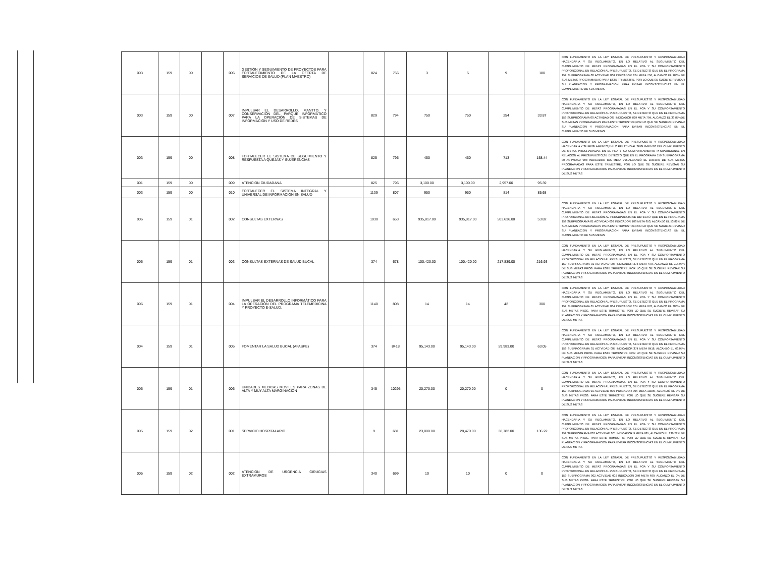| 003 | 159 | 00 | | 006 | GESTIÓN Y SEGUIMIENTO DE PROYECTOS PARA FORTALECIMIENTO DE LA OFERTA DE SERVICIOS DE SALUD (PLAN MAESTRO) | | 824 | 756 | 3 | 5 | 9 | 180 | CON FUNDAMENTO EN LA LEY ESTATAL DE PRESUPUESTO Y RESPONSABILIDAD HACENDARIA Y SU REGLAMENTO, EN LO RELATIVO AL SEGUIMIENTO DEL CUMPLIMIENTO DE METAS PROGRAMADAS EN EL POA Y SU COMPORTAMIENTO PROPORCIONAL EN RELACIÓN AL PRESUPUESTO, SE DETECTÓ QUE EN EL PROGRAMA 159 SUBPROGRAMA 00 ACTVIDAD 006 INDICADOR 824 META 756, ALCANZÓ EL 180% DE SUS METAS PROGRAMADAS PARA ESTE TRIMESTRE, POR LO QUE SE SUGIERE REVISAR SU PLANEACION Y PROGRAMACION PARA EVITAR INCONSISTENCIAS EN EL CUMPLIMIENTO DE SUS METAS |
| 003 | 159 | 00 | | 007 | IMPULSAR EL DESARROLLO, MANTTO. Y CONSERVACIÓN DEL PARQUE INFORMÁTICO PARA LA OPERACIÓN DE SISTEMAS DE INFORMACIÓN Y USO DE REDES | | 829 | 794 | 750 | 750 | 254 | 33.87 | CON FUNDAMENTO EN LA LEY ESTATAL DE PRESUPUESTO Y RESPONSABILIDAD HACENDARIA Y SU REGLAMENTO, EN LO RELATIVO AL SEGUIMIENTO DEL CUMPLIMIENTO DE METAS PROGRAMADAS EN EL POA Y SU COMPORTAMIENTO PROPORCIONAL EN RELACIÓN AL PRESUPUESTO, SE DETECTÓ QUE EN EL PROGRAMA 159 SUBPROGRAMA 00 ACTVIDAD 007 INDICADOR 829 META 794, ALCANZÓ EL 33.87%DE SUS METAS PROGRAMADAS PARA ESTE TRIMESTRE,POR LO QUE SE SUGIERE REVISAR SU PLANEACION Y PROGRAMACION PARA EVITAR INCONSISTENCIAS EN EL CUMPLIMIENTO DE SUS METAS |
| 003 | 159 | 00 | | 008 | FORTALECER EL SISTEMA DE SEGUIMIENTO Y RESPUESTA A QUEJAS Y SUJERENCIAS | | 825 | 795 | 450 | 450 | 713 | 158.44 | CON FUNDAMENTO EN LA LEY ESTATAL DE PRESUPUESTO Y RESPONSABILIDAD HACENDARIA Y SU REGLAMENTO,EN LO RELATIVO AL SEGUIMIENTO DEL CUMPLIMIENTO DE METAS PROGRAMADAS EN EL POA Y SU COMPORTAMIENTO PROPORCIONAL EN RELACIÓN AL PRESUPUESTO,SE DETECTÓ QUE EN EL PROGRAMA 159 SUBPROGRAMA 00 ACTVIDAD 008 INDICADOR 825 META 795,ALCANZÓ EL 158.44% DE SUS METAS PROGRAMADAS PARA ESTE TRIMESTRE, POR LO QUE SE SUGIERE REVISAR SU PLANEACION Y PROGRAMACION PARA EVITAR INCONSISTENCIAS EN EL CUMPLIMIENTO DE SUS METAS |
| 001 | 159 | 00 | | 009 | ATENCION CIUDADANA | | 825 | 796 | 3,100.00 | 3,100.00 | 2,957.00 | 95.39 | |
| 003 | 159 | 00 | | 010 | FORTALECER EL SISTEMA INTEGRAL Y UNIVERSAL DE INFORMACIÓN EN SALUD | | 1139 | 807 | 950 | 950 | 814 | 85.68 | |
| 006 | 159 | 01 | | 002 | CONSULTAS EXTERNAS | | 1030 | 653 | 935,817.00 | 935,817.00 | 503,636.00 | 53.82 | CON FUNDAMENTO EN LA LEY ESTATAL DE PRESUPUESTO Y RESPONSABILIDAD HACENDARIA Y SU REGLAMENTO, EN LO RELATIVO AL SEGUIMIENTO DEL CUMPLIMIENTO DE METAS PROGRAMADAS EN EL POA Y SU COMPORTAMIENTO PROPORCIONAL EN RELACIÓN AL PRESUPUESTO,SE DETECTÓ QUE EN EL PROGRAMA 159 SUBPROGRAMA 01 ACTVIDAD 002 INDICADOR 103 META 653, ALCANZÓ EL 53.82% DE SUS METAS PROGRAMADAS PARA ESTE TRIMESTRE,POR LO QUE SE SUGIERE REVISAR SU PLANEACION Y PROGRAMACION PARA EVITAR INCONSISTENCIAS EN EL CUMPLIMIENTO DE SUS METAS |
| 006 | 159 | 01 | | 003 | CONSULTAS EXTERNAS DE SALUD BUCAL | | 374 | 678 | 100,420.00 | 100,420.00 | 217,839.00 | 216.93 | CON FUNDAMENTO EN LA LEY ESTATAL DE PRESUPUESTO Y RESPONSABILIDAD HACENDARIA Y SU REGLAMENTO, EN LO RELATIVO AL SEGUIMIENTO DEL CUMPLIMIENTO DE METAS PROGRAMADAS EN EL POA Y SU COMPORTAMIENTO PROPORCIONAL EN RELACIÓN AL PRESUPUESTO, SE DETECTÓ QUE EN EL PROGRAMA 159 SUBPROGRAMA 01 ACTVIDAD 003 INDICADOR 374 META 678, ALCANZÓ EL 216.93% DE SUS METAS PROG. PARA ESTE TRIMESTRE, POR LO QUE SE SUGIERE REVISAR SU PLANEACION Y PROGRAMACION PARA EVITAR INCONSISTENCIAS EN EL CUMPLIMIENTO DE SUS METAS |
| 006 | 159 | 01 | | 004 | IMPULSAR EL DESARROLLO INFORMÁTICO PARA LA OPERACIÓN DEL PROGRAMA TELEMEDICINA Y PROYECTO E-SALUD. | | 1140 | 808 | 14 | 14 | 42 | 300 | CON FUNDAMENTO EN LA LEY ESTATAL DE PRESUPUESTO Y RESPONSABILIDAD HACENDARIA Y SU REGLAMENTO, EN LO RELATIVO AL SEGUIMIENTO DEL CUMPLIMIENTO DE METAS PROGRAMADAS EN EL POA Y SU COMPORTAMIENTO PROPORCIONAL EN RELACIÓN AL PRESUPUESTO, SE DETECTÓ QUE EN EL PROGRAMA 159 SUBPROGRAMA 01 ACTVIDAD 004 INDICADOR 374 META 678, ALCANZÓ EL 300% DE SUS METAS PROG. PARA ESTE TRIMESTRE, POR LO QUE SE SUGIERE REVISAR SU PLANEACION Y PROGRAMACION PARA EVITAR INCONSISTENCIAS EN EL CUMPLIMIENTO DE SUS METAS |
| 004 | 159 | 01 | | 005 | FOMENTAR LA SALUD BUCAL (AFASPE) | | 374 | 8418 | 95,143.00 | 95,143.00 | 59,983.00 | 63.05 | CON FUNDAMENTO EN LA LEY ESTATAL DE PRESUPUESTO Y RESPONSABILIDAD HACENDARIA Y SU REGLAMENTO, EN LO RELATIVO AL SEGUIMIENTO DEL CUMPLIMIENTO DE METAS PROGRAMADAS EN EL POA Y SU COMPORTAMIENTO PROPORCIONAL EN RELACIÓN AL PRESUPUESTO, SE DETECTÓ QUE EN EL PROGRAMA 159 SUBPROGRAMA 01 ACTVIDAD 005 INDICADOR 374 META 8418, ALCANZÓ EL 63.05% DE SUS METAS PROG. PARA ESTE TRIMESTRE, POR LO QUE SE SUGIERE REVISAR SU PLANEACION Y PROGRAMACION PARA EVITAR INCONSISTENCIAS EN EL CUMPLIMIENTO DE SUS METAS |
| 006 | 159 | 01 | | 006 | UNIDADES MEDICAS MOVILES PARA ZONAS DE ALTA Y MUY ALTA MARGINACIÓN | | 345 | 10295 | 20,270.00 | 20,270.00 | 0 | 0 | CON FUNDAMENTO EN LA LEY ESTATAL DE PRESUPUESTO Y RESPONSABILIDAD HACENDARIA Y SU REGLAMENTO, EN LO RELATIVO AL SEGUIMIENTO DEL CUMPLIMIENTO DE METAS PROGRAMADAS EN EL POA Y SU COMPORTAMIENTO PROPORCIONAL EN RELACIÓN AL PRESUPUESTO, SE DETECTÓ QUE EN EL PROGRAMA 159 SUBPROGRAMA 01 ACTVIDAD 006 INDICADOR 006 META 10295, ALCANZÓ EL 0% DE SUS METAS PROG. PARA ESTE TRIMESTRE, POR LO QUE SE SUGIERE REVISAR SU PLANEACION Y PROGRAMACION PARA EVITAR INCONSISTENCIAS EN EL CUMPLIMIENTO DE SUS METAS |
| 005 | 159 | 02 | | 001 | SERVICIO HOSPITALARIO | | 9 | 681 | 23,000.00 | 28,470.00 | 38,782.00 | 136.22 | CON FUNDAMENTO EN LA LEY ESTATAL DE PRESUPUESTO Y RESPONSABILIDAD HACENDARIA Y SU REGLAMENTO, EN LO RELATIVO AL SEGUIMIENTO DEL CUMPLIMIENTO DE METAS PROGRAMADAS EN EL POA Y SU COMPORTAMIENTO PROPORCIONAL EN RELACIÓN AL PRESUPUESTO, SE DETECTÓ QUE EN EL PROGRAMA 159 SUBPROGRAMA 002 ACTVIDAD 001 INDICADOR 9 META 681, ALCANZÓ EL 136.22% DE SUS METAS PROG. PARA ESTE TRIMESTRE, POR LO QUE SE SUGIERE REVISAR SU PLANEACION Y PROGRAMACION PARA EVITAR INCONSISTENCIAS EN EL CUMPLIMIENTO DE SUS METAS |
| 005 | 159 | 02 | | 002 | ATENCION DE URGENCIA CIRUGIAS EXTRAMUROS | | 340 | 699 | 10 | 10 | 0 | 0 | CON FUNDAMENTO EN LA LEY ESTATAL DE PRESUPUESTO Y RESPONSABILIDAD HACENDARIA Y SU REGLAMENTO, EN LO RELATIVO AL SEGUIMIENTO DEL CUMPLIMIENTO DE METAS PROGRAMADAS EN EL POA Y SU COMPORTAMIENTO PROPORCIONAL EN RELACIÓN AL PRESUPUESTO, SE DETECTÓ QUE EN EL PROGRAMA 159 SUBPROGRAMA 002 ACTVIDAD 002 INDICADOR 340 META 699, ALCANZÓ EL 0% DE SUS METAS PROG. PARA ESTE TRIMESTRE, POR LO QUE SE SUGIERE REVISAR SU PLANEACION Y PROGRAMACION PARA EVITAR INCONSISTENCIAS EN EL CUMPLIMIENTO DE SUS METAS |